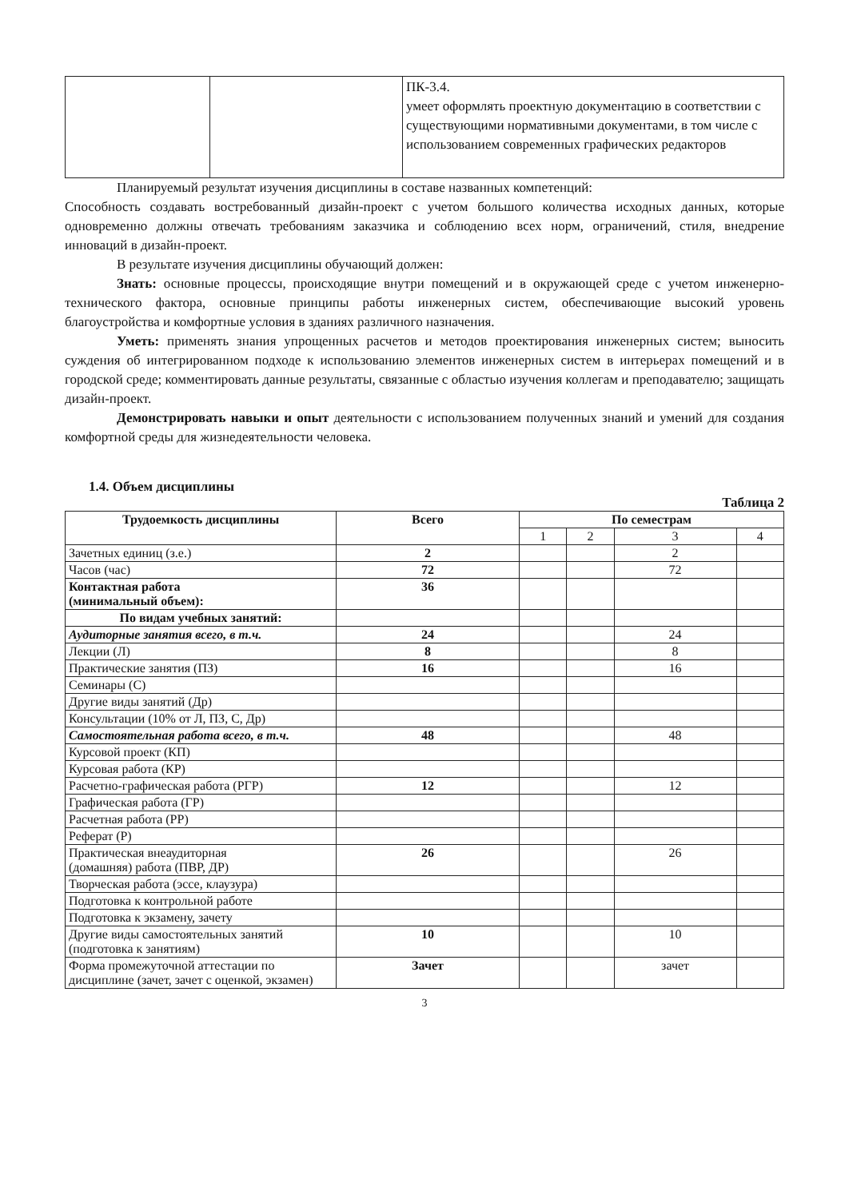| | | ПК-3.4. умеет оформлять проектную документацию в соответствии с существующими нормативными документами, в том числе с использованием современных графических редакторов |
Планируемый результат изучения дисциплины в составе названных компетенций:
Способность создавать востребованный дизайн-проект с учетом большого количества исходных данных, которые одновременно должны отвечать требованиям заказчика и соблюдению всех норм, ограничений, стиля, внедрение инноваций в дизайн-проект.
В результате изучения дисциплины обучающий должен:
Знать: основные процессы, происходящие внутри помещений и в окружающей среде с учетом инженерно-технического фактора, основные принципы работы инженерных систем, обеспечивающие высокий уровень благоустройства и комфортные условия в зданиях различного назначения.
Уметь: применять знания упрощенных расчетов и методов проектирования инженерных систем; выносить суждения об интегрированном подходе к использованию элементов инженерных систем в интерьерах помещений и в городской среде; комментировать данные результаты, связанные с областью изучения коллегам и преподавателю; защищать дизайн-проект.
Демонстрировать навыки и опыт деятельности с использованием полученных знаний и умений для создания комфортной среды для жизнедеятельности человека.
1.4. Объем дисциплины
Таблица 2
| Трудоемкость дисциплины | Всего | По семестрам | | | |
| --- | --- | --- | --- | --- | --- |
| | | 1 | 2 | 3 | 4 |
| Зачетных единиц (з.е.) | 2 | | | 2 | |
| Часов (час) | 72 | | | 72 | |
| Контактная работа (минимальный объем): | 36 | | | | |
| По видам учебных занятий: | | | | | |
| Аудиторные занятия всего, в т.ч. | 24 | | | 24 | |
| Лекции (Л) | 8 | | | 8 | |
| Практические занятия (ПЗ) | 16 | | | 16 | |
| Семинары (С) | | | | | |
| Другие виды занятий (Др) | | | | | |
| Консультации (10% от Л, ПЗ, С, Др) | | | | | |
| Самостоятельная работа всего, в т.ч. | 48 | | | 48 | |
| Курсовой проект (КП) | | | | | |
| Курсовая работа (КР) | | | | | |
| Расчетно-графическая работа (РГР) | 12 | | | 12 | |
| Графическая работа (ГР) | | | | | |
| Расчетная работа (РР) | | | | | |
| Реферат (Р) | | | | | |
| Практическая внеаудиторная (домашняя) работа (ПВР, ДР) | 26 | | | 26 | |
| Творческая работа (эссе, клаузура) | | | | | |
| Подготовка к контрольной работе | | | | | |
| Подготовка к экзамену, зачету | | | | | |
| Другие виды самостоятельных занятий (подготовка к занятиям) | 10 | | | 10 | |
| Форма промежуточной аттестации по дисциплине (зачет, зачет с оценкой, экзамен) | Зачет | | | зачет | |
3